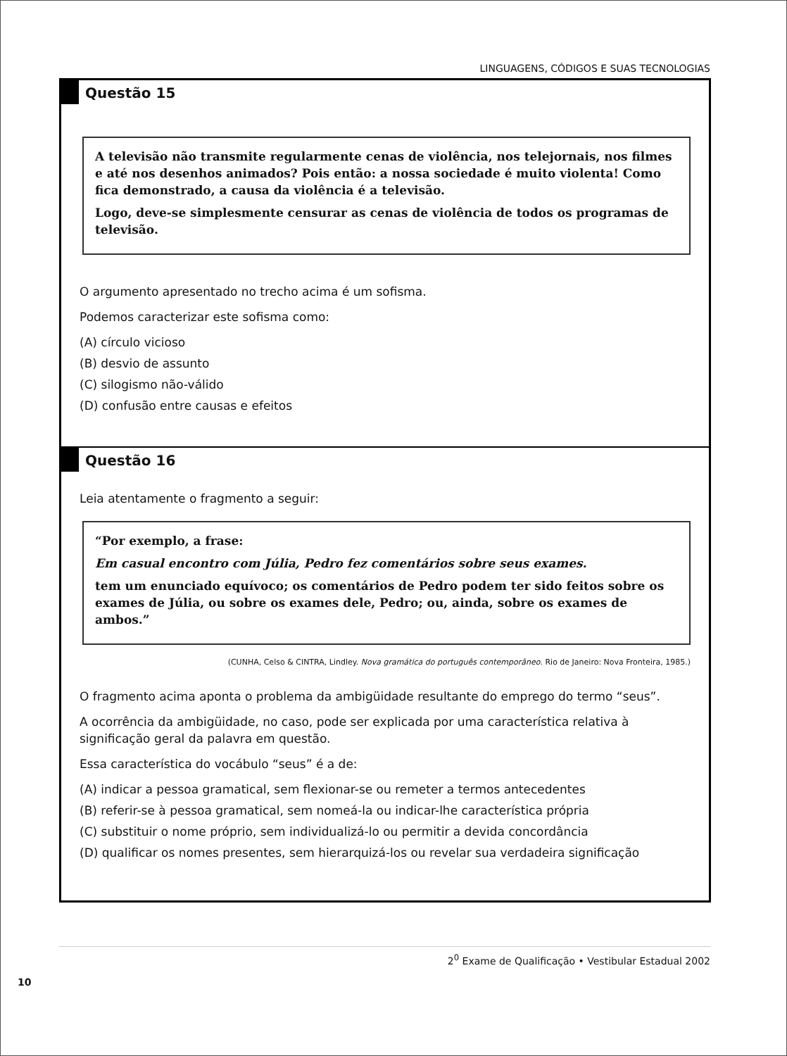LINGUAGENS, CÓDIGOS E SUAS TECNOLOGIAS
Questão 15
A televisão não transmite regularmente cenas de violência, nos telejornais, nos filmes e até nos desenhos animados? Pois então: a nossa sociedade é muito violenta! Como fica demonstrado, a causa da violência é a televisão.
Logo, deve-se simplesmente censurar as cenas de violência de todos os programas de televisão.
O argumento apresentado no trecho acima é um sofisma.
Podemos caracterizar este sofisma como:
(A) círculo vicioso
(B) desvio de assunto
(C) silogismo não-válido
(D) confusão entre causas e efeitos
Questão 16
Leia atentamente o fragmento a seguir:
“Por exemplo, a frase:
Em casual encontro com Júlia, Pedro fez comentários sobre seus exames.
tem um enunciado equívoco; os comentários de Pedro podem ter sido feitos sobre os exames de Júlia, ou sobre os exames dele, Pedro; ou, ainda, sobre os exames de ambos.”
(CUNHA, Celso & CINTRA, Lindley. Nova gramática do português contemporâneo. Rio de Janeiro: Nova Fronteira, 1985.)
O fragmento acima aponta o problema da ambigüidade resultante do emprego do termo “seus”.
A ocorrência da ambigüidade, no caso, pode ser explicada por uma característica relativa à significação geral da palavra em questão.
Essa característica do vocábulo “seus” é a de:
(A) indicar a pessoa gramatical, sem flexionar-se ou remeter a termos antecedentes
(B) referir-se à pessoa gramatical, sem nomeá-la ou indicar-lhe característica própria
(C) substituir o nome próprio, sem individualizá-lo ou permitir a devida concordância
(D) qualificar os nomes presentes, sem hierarquizá-los ou revelar sua verdadeira significação
2<sup>0</sup> Exame de Qualificação • Vestibular Estadual 2002
10